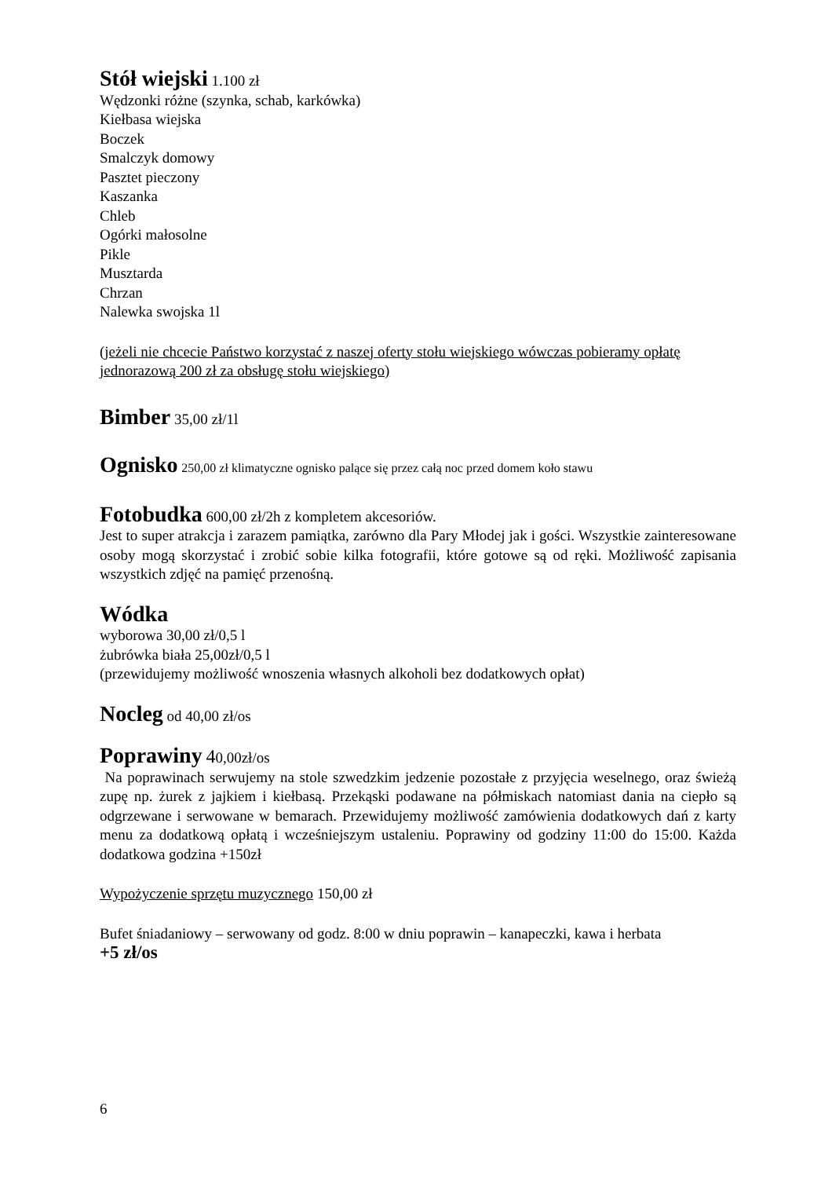Stół wiejski 1.100 zł
Wędzonki różne (szynka, schab, karkówka)
Kiełbasa wiejska
Boczek
Smalczyk domowy
Pasztet pieczony
Kaszanka
Chleb
Ogórki małosolne
Pikle
Musztarda
Chrzan
Nalewka swojska 1l
(jeżeli nie chcecie Państwo korzystać z naszej oferty stołu wiejskiego wówczas pobieramy opłatę jednorazową 200 zł za obsługę stołu wiejskiego)
Bimber 35,00 zł/1l
Ognisko 250,00 zł klimatyczne ognisko palące się przez całą noc przed domem koło stawu
Fotobudka 600,00 zł/2h z kompletem akcesoriów.
Jest to super atrakcja i zarazem pamiątka, zarówno dla Pary Młodej jak i gości. Wszystkie zainteresowane osoby mogą skorzystać i zrobić sobie kilka fotografii, które gotowe są od ręki. Możliwość zapisania wszystkich zdjęć na pamięć przenośną.
Wódka
wyborowa 30,00 zł/0,5 l
żubrówka biała 25,00zł/0,5 l
(przewidujemy możliwość wnoszenia własnych alkoholi bez dodatkowych opłat)
Nocleg od 40,00 zł/os
Poprawiny 40,00zł/os
Na poprawinach serwujemy na stole szwedzkim jedzenie pozostałe z przyjęcia weselnego, oraz świeżą zupę np. żurek z jajkiem i kiełbasą. Przekąski podawane na półmiskach natomiast dania na ciepło są odgrzewane i serwowane w bemarach. Przewidujemy możliwość zamówienia dodatkowych dań z karty menu za dodatkową opłatą i wcześniejszym ustaleniu. Poprawiny od godziny 11:00 do 15:00. Każda dodatkowa godzina +150zł
Wypożyczenie sprzętu muzycznego 150,00 zł
Bufet śniadaniowy – serwowany od godz. 8:00 w dniu poprawin – kanapeczki, kawa i herbata
+5 zł/os
6